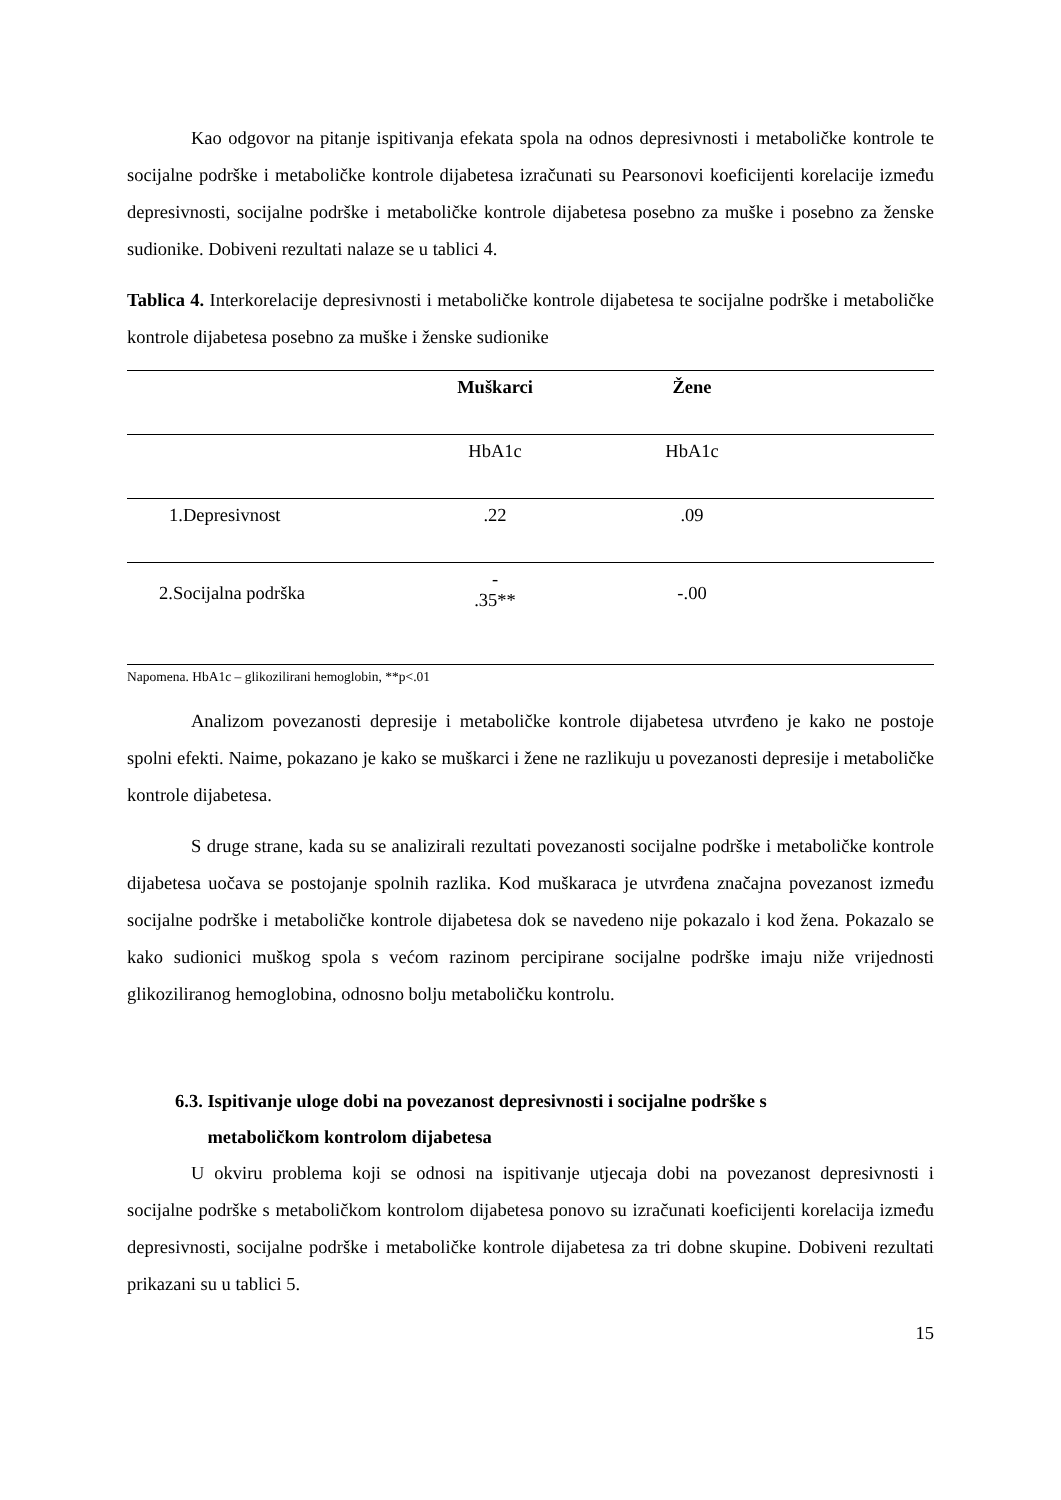Kao odgovor na pitanje ispitivanja efekata spola na odnos depresivnosti i metaboličke kontrole te socijalne podrške i metaboličke kontrole dijabetesa izračunati su Pearsonovi koeficijenti korelacije između depresivnosti, socijalne podrške i metaboličke kontrole dijabetesa posebno za muške i posebno za ženske sudionike. Dobiveni rezultati nalaze se u tablici 4.
Tablica 4. Interkorelacije depresivnosti i metaboličke kontrole dijabetesa te socijalne podrške i metaboličke kontrole dijabetesa posebno za muške i ženske sudionike
| | Muškarci | Žene | |
| --- | --- | --- | --- |
| | HbA1c | HbA1c | |
| 1.Depresivnost | .22 | .09 | |
| 2.Socijalna podrška | - .35** | -.00 | |
Napomena. HbA1c – glikozilirani hemoglobin, **p<.01
Analizom povezanosti depresije i metaboličke kontrole dijabetesa utvrđeno je kako ne postoje spolni efekti. Naime, pokazano je kako se muškarci i žene ne razlikuju u povezanosti depresije i metaboličke kontrole dijabetesa.
S druge strane, kada su se analizirali rezultati povezanosti socijalne podrške i metaboličke kontrole dijabetesa uočava se postojanje spolnih razlika. Kod muškaraca je utvrđena značajna povezanost između socijalne podrške i metaboličke kontrole dijabetesa dok se navedeno nije pokazalo i kod žena. Pokazalo se kako sudionici muškog spola s većom razinom percipirane socijalne podrške imaju niže vrijednosti glikoziliranog hemoglobina, odnosno bolju metaboličku kontrolu.
6.3. Ispitivanje uloge dobi na povezanost depresivnosti i socijalne podrške s
metaboličkom kontrolom dijabetesa
U okviru problema koji se odnosi na ispitivanje utjecaja dobi na povezanost depresivnosti i socijalne podrške s metaboličkom kontrolom dijabetesa ponovo su izračunati koeficijenti korelacija između depresivnosti, socijalne podrške i metaboličke kontrole dijabetesa za tri dobne skupine. Dobiveni rezultati prikazani su u tablici 5.
15